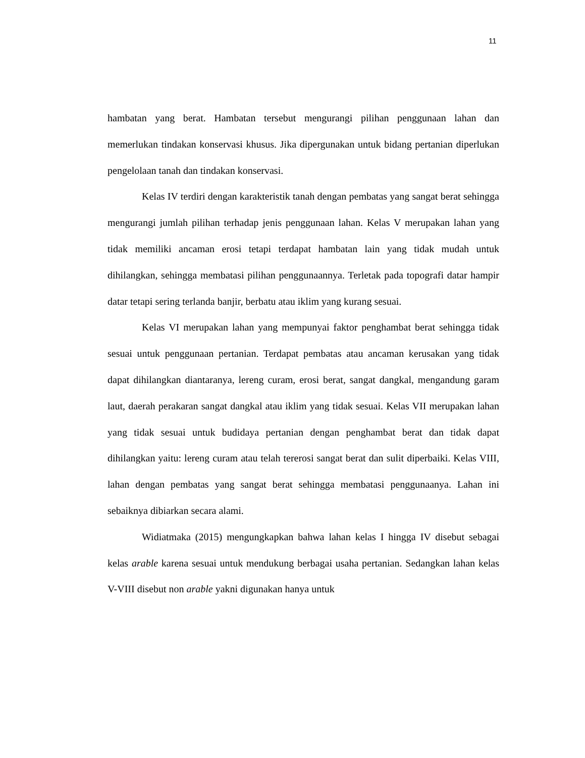11
hambatan yang berat. Hambatan tersebut mengurangi pilihan penggunaan lahan dan memerlukan tindakan konservasi khusus. Jika dipergunakan untuk bidang pertanian diperlukan pengelolaan tanah dan tindakan konservasi.
Kelas IV terdiri dengan karakteristik tanah dengan pembatas yang sangat berat sehingga mengurangi jumlah pilihan terhadap jenis penggunaan lahan. Kelas V merupakan lahan yang tidak memiliki ancaman erosi tetapi terdapat hambatan lain yang tidak mudah untuk dihilangkan, sehingga membatasi pilihan penggunaannya. Terletak pada topografi datar hampir datar tetapi sering terlanda banjir, berbatu atau iklim yang kurang sesuai.
Kelas VI merupakan lahan yang mempunyai faktor penghambat berat sehingga tidak sesuai untuk penggunaan pertanian. Terdapat pembatas atau ancaman kerusakan yang tidak dapat dihilangkan diantaranya, lereng curam, erosi berat, sangat dangkal, mengandung garam laut, daerah perakaran sangat dangkal atau iklim yang tidak sesuai. Kelas VII merupakan lahan yang tidak sesuai untuk budidaya pertanian dengan penghambat berat dan tidak dapat dihilangkan yaitu: lereng curam atau telah tererosi sangat berat dan sulit diperbaiki. Kelas VIII, lahan dengan pembatas yang sangat berat sehingga membatasi penggunaanya. Lahan ini sebaiknya dibiarkan secara alami.
Widiatmaka (2015) mengungkapkan bahwa lahan kelas I hingga IV disebut sebagai kelas arable karena sesuai untuk mendukung berbagai usaha pertanian. Sedangkan lahan kelas V-VIII disebut non arable yakni digunakan hanya untuk